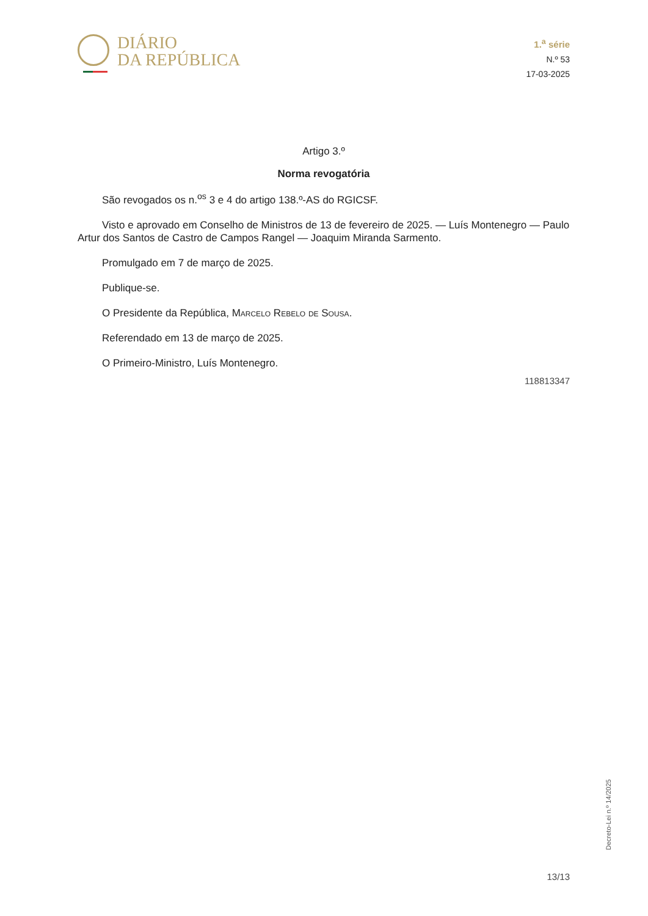DIÁRIO
DA REPÚBLICA
1.<sup>a</sup> série
N.º 53
17-03-2025
Artigo 3.º
Norma revogatória
São revogados os n.<sup>os</sup> 3 e 4 do artigo 138.º-AS do RGICSF.
Visto e aprovado em Conselho de Ministros de 13 de fevereiro de 2025. — Luís Montenegro — Paulo Artur dos Santos de Castro de Campos Rangel — Joaquim Miranda Sarmento.
Promulgado em 7 de março de 2025.
Publique-se.
O Presidente da República, Marcelo Rebelo de Sousa.
Referendado em 13 de março de 2025.
O Primeiro-Ministro, Luís Montenegro.
118813347
Decreto-Lei n.º 14/2025
13/13